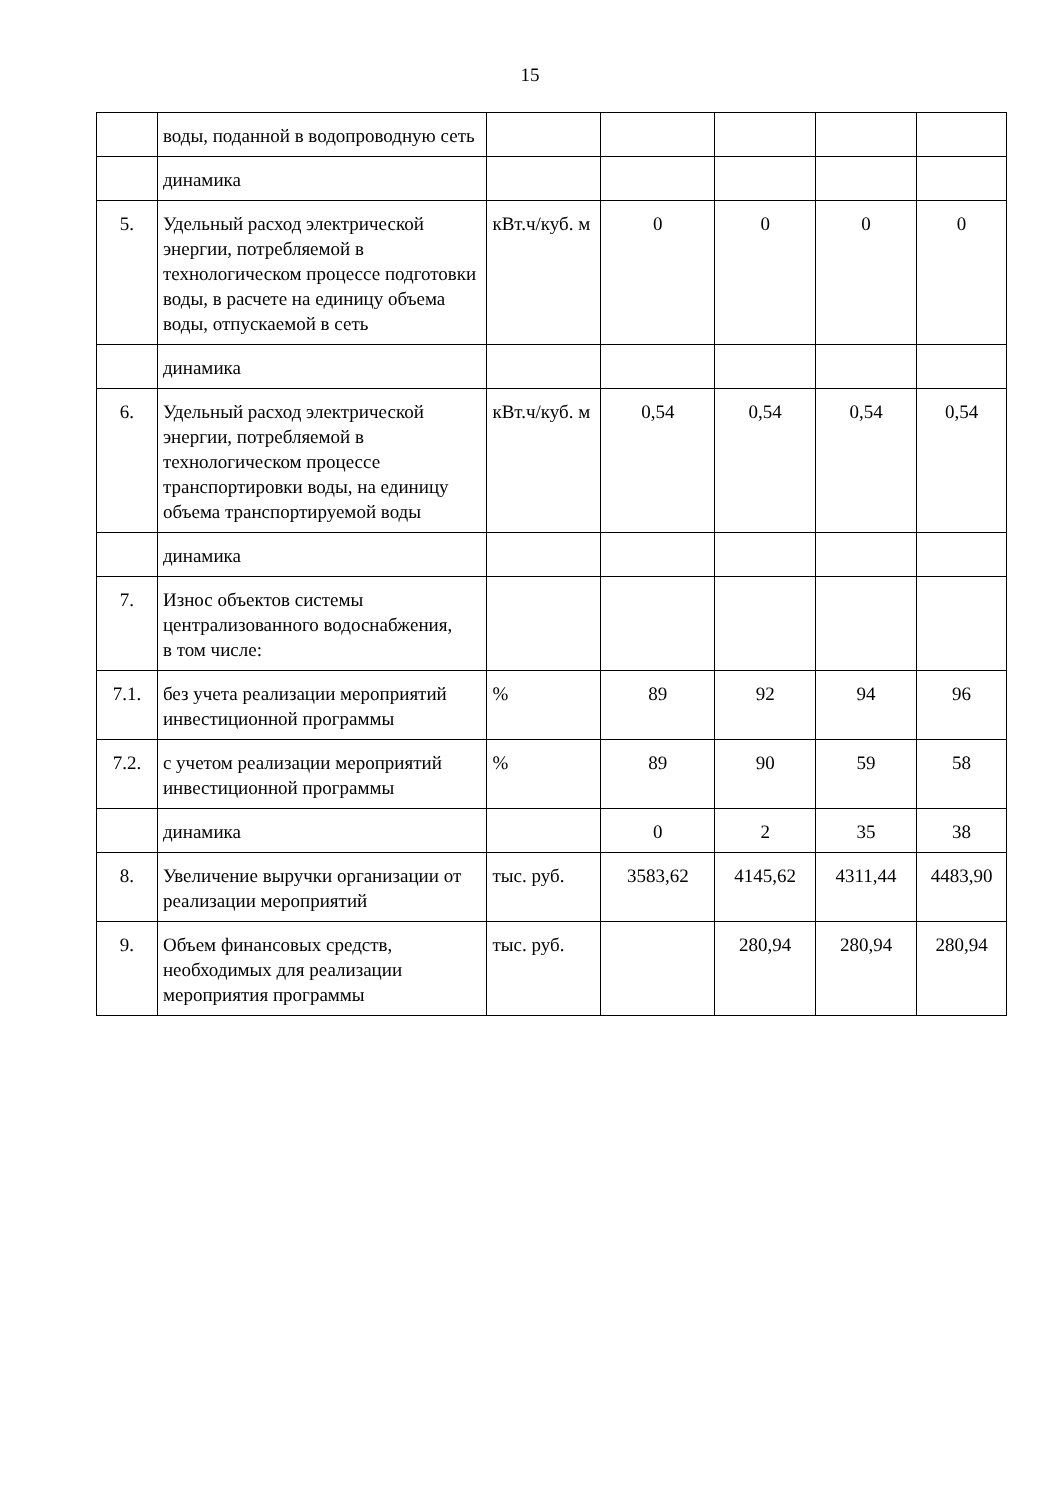15
| | воды, поданной в водопроводную сеть | | | | | |
| | динамика | | | | | |
| 5. | Удельный расход электрической энергии, потребляемой в технологическом процессе подготовки воды, в расчете на единицу объема воды, отпускаемой в сеть | кВт.ч/куб. м | 0 | 0 | 0 | 0 |
| | динамика | | | | | |
| 6. | Удельный расход электрической энергии, потребляемой в технологическом процессе транспортировки воды, на единицу объема транспортируемой воды | кВт.ч/куб. м | 0,54 | 0,54 | 0,54 | 0,54 |
| | динамика | | | | | |
| 7. | Износ объектов системы централизованного водоснабжения, в том числе: | | | | | |
| 7.1. | без учета реализации мероприятий инвестиционной программы | % | 89 | 92 | 94 | 96 |
| 7.2. | с учетом реализации мероприятий инвестиционной программы | % | 89 | 90 | 59 | 58 |
| | динамика | | 0 | 2 | 35 | 38 |
| 8. | Увеличение выручки организации от реализации мероприятий | тыс. руб. | 3583,62 | 4145,62 | 4311,44 | 4483,90 |
| 9. | Объем финансовых средств, необходимых для реализации мероприятия программы | тыс. руб. | | 280,94 | 280,94 | 280,94 |